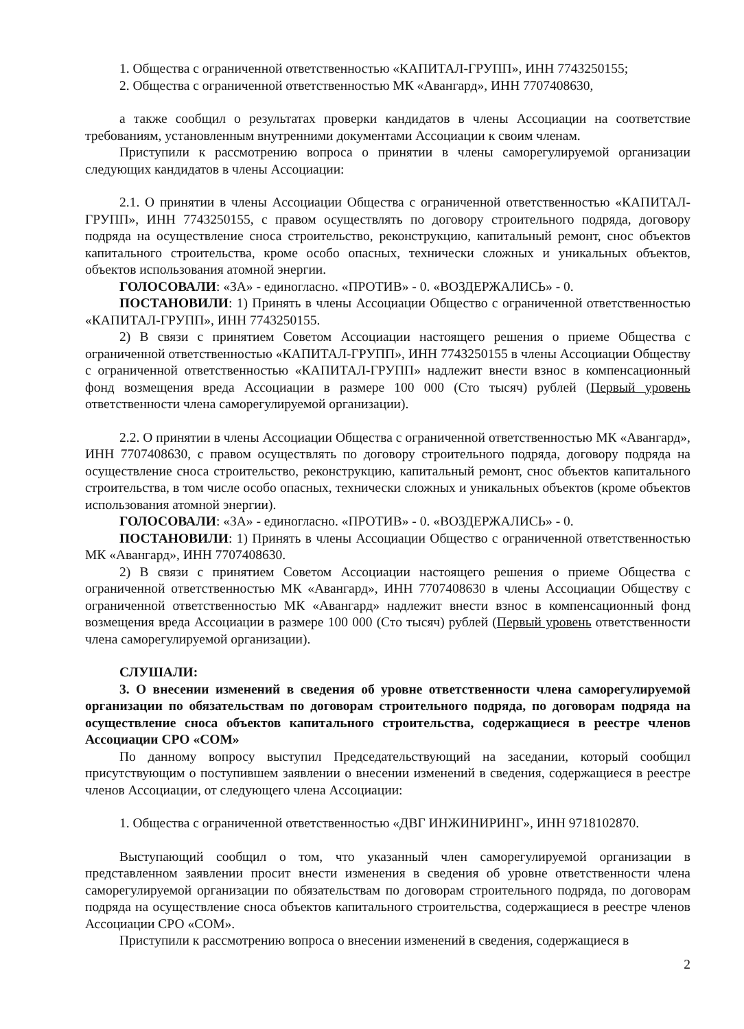1. Общества с ограниченной ответственностью «КАПИТАЛ-ГРУПП», ИНН 7743250155;
2. Общества с ограниченной ответственностью МК «Авангард», ИНН 7707408630,
а также сообщил о результатах проверки кандидатов в члены Ассоциации на соответствие требованиям, установленным внутренними документами Ассоциации к своим членам.
Приступили к рассмотрению вопроса о принятии в члены саморегулируемой организации следующих кандидатов в члены Ассоциации:
2.1. О принятии в члены Ассоциации Общества с ограниченной ответственностью «КАПИТАЛ-ГРУПП», ИНН 7743250155, с правом осуществлять по договору строительного подряда, договору подряда на осуществление сноса строительство, реконструкцию, капитальный ремонт, снос объектов капитального строительства, кроме особо опасных, технически сложных и уникальных объектов, объектов использования атомной энергии.
ГОЛОСОВАЛИ: «ЗА» - единогласно. «ПРОТИВ» - 0. «ВОЗДЕРЖАЛИСЬ» - 0.
ПОСТАНОВИЛИ: 1) Принять в члены Ассоциации Общество с ограниченной ответственностью «КАПИТАЛ-ГРУПП», ИНН 7743250155.
2) В связи с принятием Советом Ассоциации настоящего решения о приеме Общества с ограниченной ответственностью «КАПИТАЛ-ГРУПП», ИНН 7743250155 в члены Ассоциации Обществу с ограниченной ответственностью «КАПИТАЛ-ГРУПП» надлежит внести взнос в компенсационный фонд возмещения вреда Ассоциации в размере 100 000 (Сто тысяч) рублей (Первый уровень ответственности члена саморегулируемой организации).
2.2. О принятии в члены Ассоциации Общества с ограниченной ответственностью МК «Авангард», ИНН 7707408630, с правом осуществлять по договору строительного подряда, договору подряда на осуществление сноса строительство, реконструкцию, капитальный ремонт, снос объектов капитального строительства, в том числе особо опасных, технически сложных и уникальных объектов (кроме объектов использования атомной энергии).
ГОЛОСОВАЛИ: «ЗА» - единогласно. «ПРОТИВ» - 0. «ВОЗДЕРЖАЛИСЬ» - 0.
ПОСТАНОВИЛИ: 1) Принять в члены Ассоциации Общество с ограниченной ответственностью МК «Авангард», ИНН 7707408630.
2) В связи с принятием Советом Ассоциации настоящего решения о приеме Общества с ограниченной ответственностью МК «Авангард», ИНН 7707408630 в члены Ассоциации Обществу с ограниченной ответственностью МК «Авангард» надлежит внести взнос в компенсационный фонд возмещения вреда Ассоциации в размере 100 000 (Сто тысяч) рублей (Первый уровень ответственности члена саморегулируемой организации).
СЛУШАЛИ:
3. О внесении изменений в сведения об уровне ответственности члена саморегулируемой организации по обязательствам по договорам строительного подряда, по договорам подряда на осуществление сноса объектов капитального строительства, содержащиеся в реестре членов Ассоциации СРО «СОМ»
По данному вопросу выступил Председательствующий на заседании, который сообщил присутствующим о поступившем заявлении о внесении изменений в сведения, содержащиеся в реестре членов Ассоциации, от следующего члена Ассоциации:
1. Общества с ограниченной ответственностью «ДВГ ИНЖИНИРИНГ», ИНН 9718102870.
Выступающий сообщил о том, что указанный член саморегулируемой организации в представленном заявлении просит внести изменения в сведения об уровне ответственности члена саморегулируемой организации по обязательствам по договорам строительного подряда, по договорам подряда на осуществление сноса объектов капитального строительства, содержащиеся в реестре членов Ассоциации СРО «СОМ».
Приступили к рассмотрению вопроса о внесении изменений в сведения, содержащиеся в
2